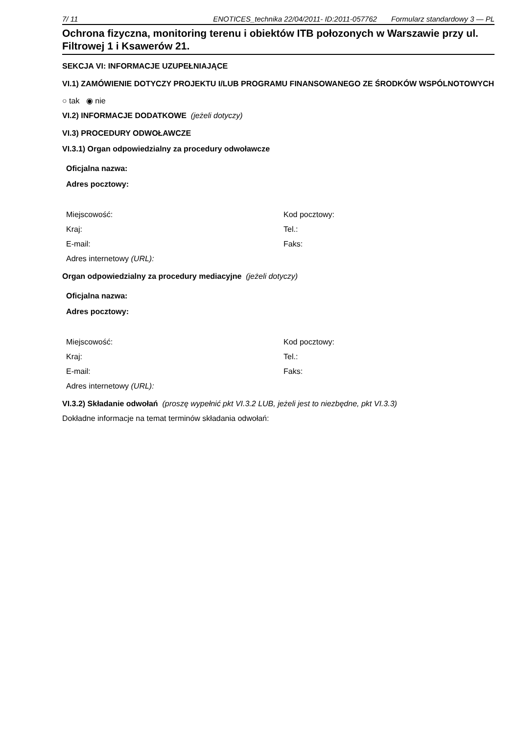7/ 11 ENOTICES_technika 22/04/2011- ID:2011-057762 Formularz standardowy 3 — PL
Ochrona fizyczna, monitoring terenu i obiektów ITB połozonych w Warszawie przy ul. Filtrowej 1 i Ksawerów 21.
SEKCJA VI: INFORMACJE UZUPEŁNIAJĄCE
VI.1) ZAMÓWIENIE DOTYCZY PROJEKTU I/LUB PROGRAMU FINANSOWANEGO ZE ŚRODKÓW WSPÓLNOTOWYCH
○ tak ◉ nie
VI.2) INFORMACJE DODATKOWE (jeżeli dotyczy)
VI.3) PROCEDURY ODWOŁAWCZE
VI.3.1) Organ odpowiedzialny za procedury odwoławcze
Oficjalna nazwa:
Adres pocztowy:
Miejscowość: Kod pocztowy:
Kraj: Tel.:
E-mail: Faks:
Adres internetowy (URL):
Organ odpowiedzialny za procedury mediacyjne (jeżeli dotyczy)
Oficjalna nazwa:
Adres pocztowy:
Miejscowość: Kod pocztowy:
Kraj: Tel.:
E-mail: Faks:
Adres internetowy (URL):
VI.3.2) Składanie odwołań (proszę wypełnić pkt VI.3.2 LUB, jeżeli jest to niezbędne, pkt VI.3.3)
Dokładne informacje na temat terminów składania odwołań: